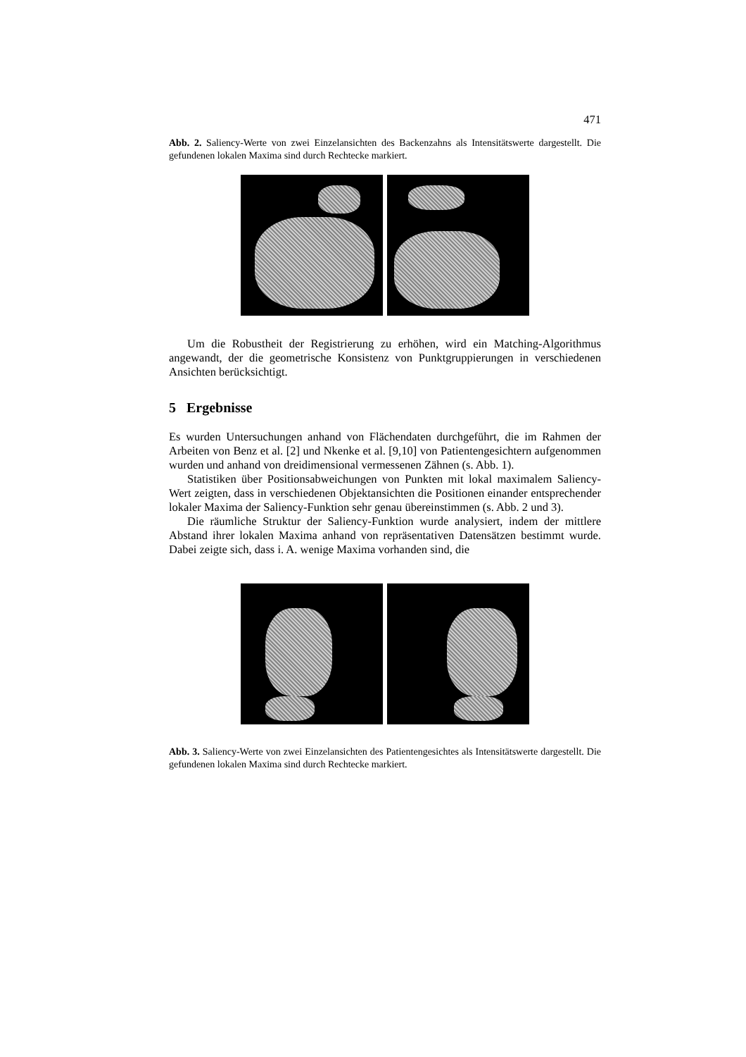471
Abb. 2. Saliency-Werte von zwei Einzelansichten des Backenzahns als Intensitätswerte dargestellt. Die gefundenen lokalen Maxima sind durch Rechtecke markiert.
Um die Robustheit der Registrierung zu erhöhen, wird ein Matching-Algorithmus angewandt, der die geometrische Konsistenz von Punktgruppierungen in verschiedenen Ansichten berücksichtigt.
5 Ergebnisse
Es wurden Untersuchungen anhand von Flächendaten durchgeführt, die im Rahmen der Arbeiten von Benz et al. [2] und Nkenke et al. [9,10] von Patientengesichtern aufgenommen wurden und anhand von dreidimensional vermessenen Zähnen (s. Abb. 1).
Statistiken über Positionsabweichungen von Punkten mit lokal maximalem Saliency-Wert zeigten, dass in verschiedenen Objektansichten die Positionen einander entsprechender lokaler Maxima der Saliency-Funktion sehr genau übereinstimmen (s. Abb. 2 und 3).
Die räumliche Struktur der Saliency-Funktion wurde analysiert, indem der mittlere Abstand ihrer lokalen Maxima anhand von repräsentativen Datensätzen bestimmt wurde. Dabei zeigte sich, dass i. A. wenige Maxima vorhanden sind, die
Abb. 3. Saliency-Werte von zwei Einzelansichten des Patientengesichtes als Intensitätswerte dargestellt. Die gefundenen lokalen Maxima sind durch Rechtecke markiert.